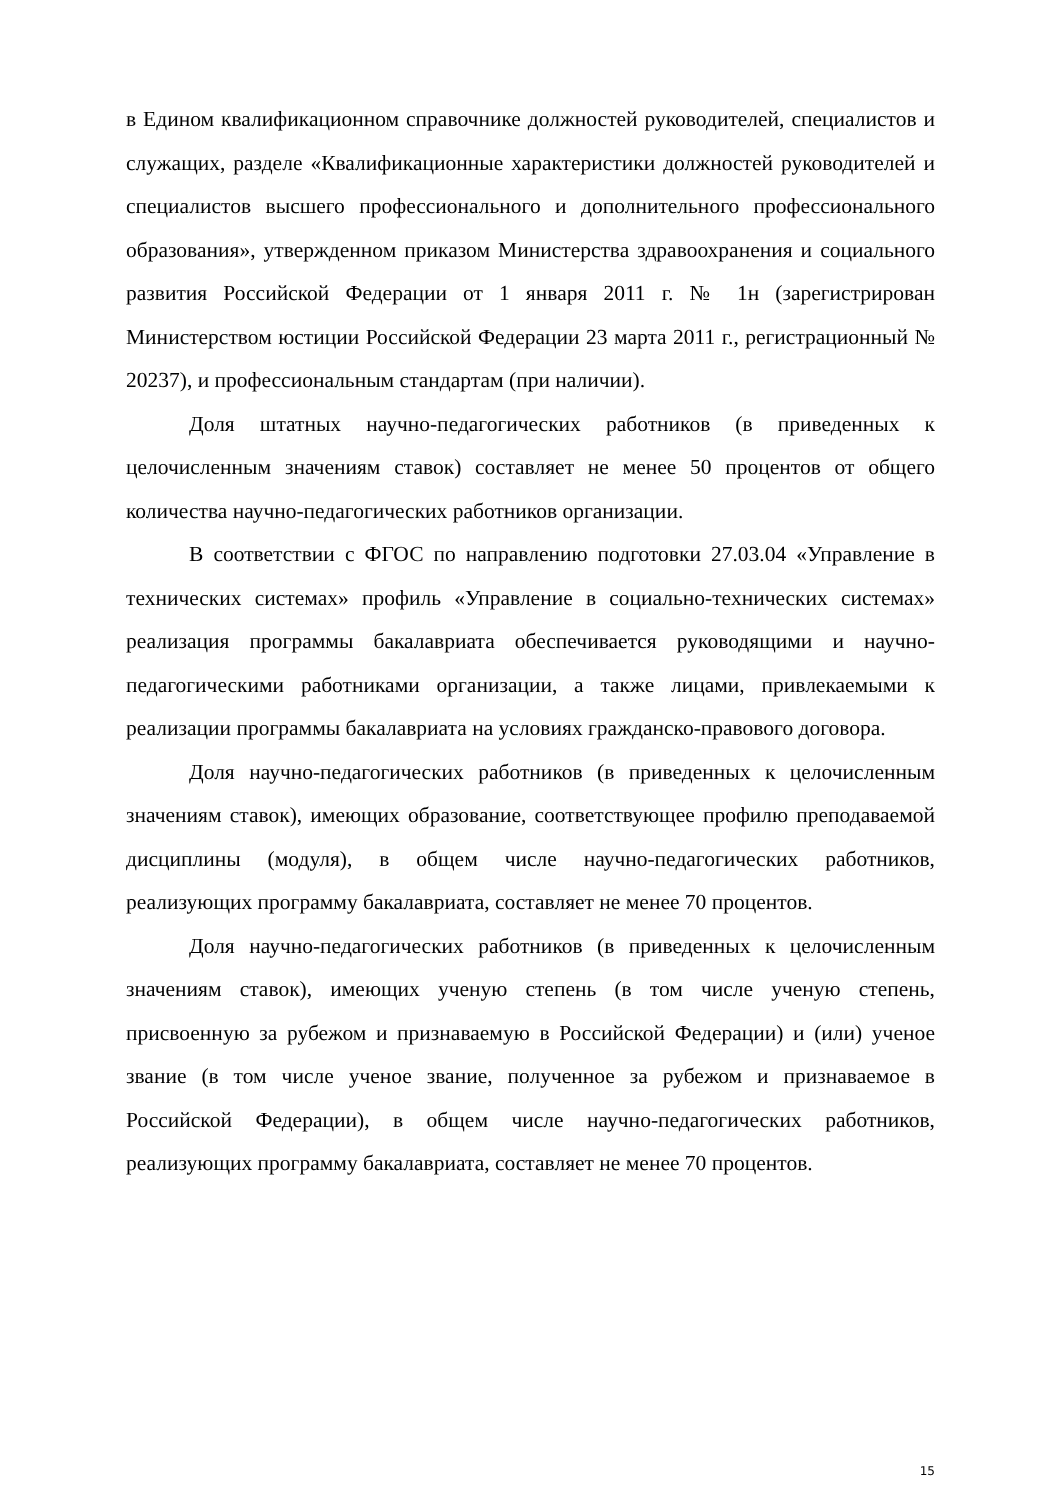в Едином квалификационном справочнике должностей руководителей, специалистов и служащих, разделе «Квалификационные характеристики должностей руководителей и специалистов высшего профессионального и дополнительного профессионального образования», утвержденном приказом Министерства здравоохранения и социального развития Российской Федерации от 1 января 2011 г. № 1н (зарегистрирован Министерством юстиции Российской Федерации 23 марта 2011 г., регистрационный № 20237), и профессиональным стандартам (при наличии).
Доля штатных научно-педагогических работников (в приведенных к целочисленным значениям ставок) составляет не менее 50 процентов от общего количества научно-педагогических работников организации.
В соответствии с ФГОС по направлению подготовки 27.03.04 «Управление в технических системах» профиль «Управление в социально-технических системах» реализация программы бакалавриата обеспечивается руководящими и научно-педагогическими работниками организации, а также лицами, привлекаемыми к реализации программы бакалавриата на условиях гражданско-правового договора.
Доля научно-педагогических работников (в приведенных к целочисленным значениям ставок), имеющих образование, соответствующее профилю преподаваемой дисциплины (модуля), в общем числе научно-педагогических работников, реализующих программу бакалавриата, составляет не менее 70 процентов.
Доля научно-педагогических работников (в приведенных к целочисленным значениям ставок), имеющих ученую степень (в том числе ученую степень, присвоенную за рубежом и признаваемую в Российской Федерации) и (или) ученое звание (в том числе ученое звание, полученное за рубежом и признаваемое в Российской Федерации), в общем числе научно-педагогических работников, реализующих программу бакалавриата, составляет не менее 70 процентов.
15